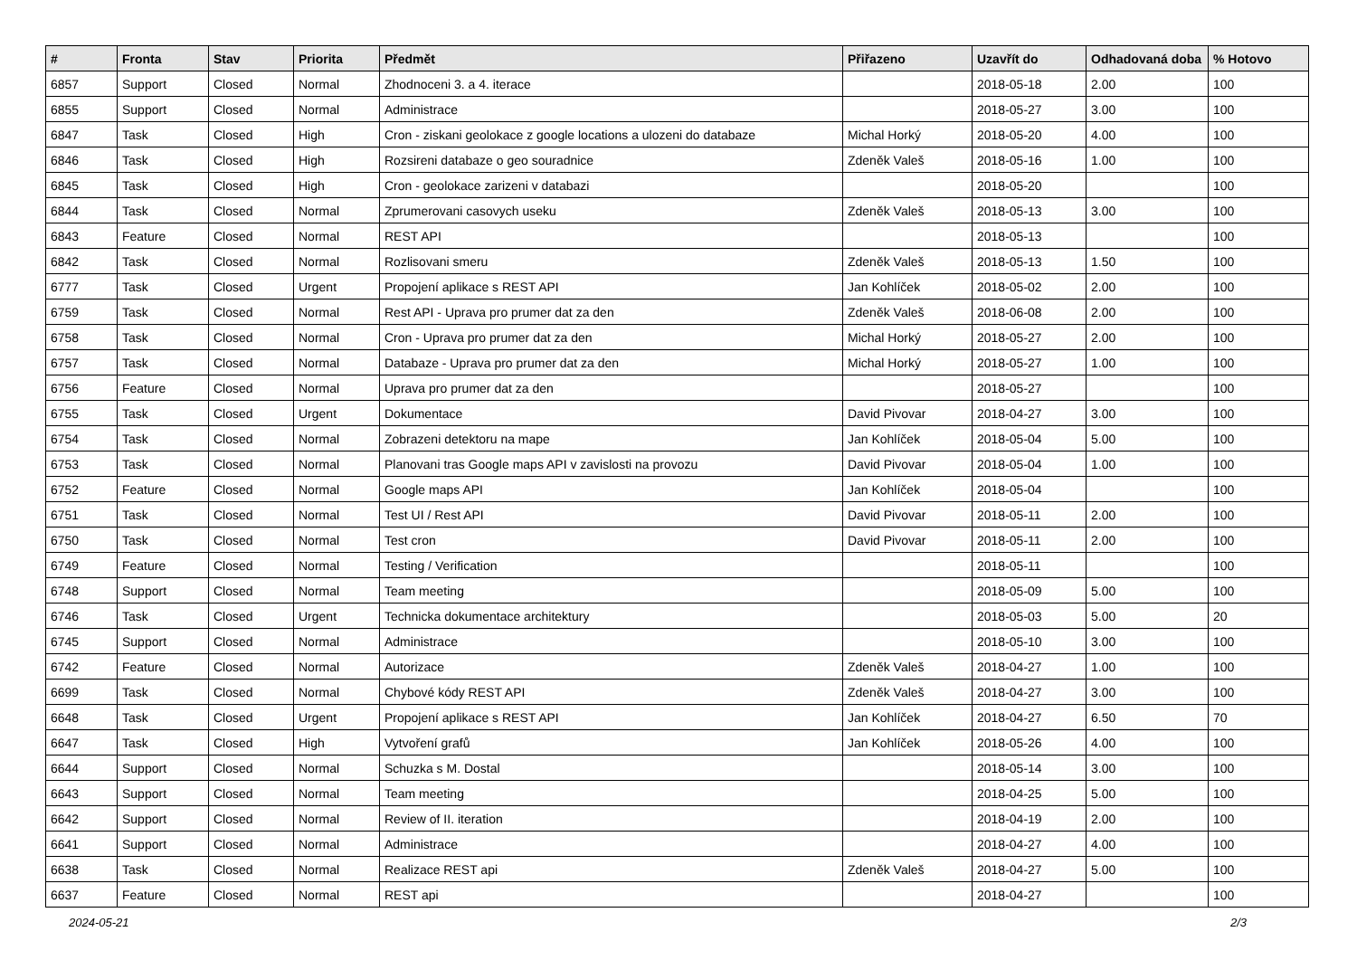| # | Fronta | Stav | Priorita | Předmět | Přiřazeno | Uzavřít do | Odhadovaná doba | % Hotovo |
| --- | --- | --- | --- | --- | --- | --- | --- | --- |
| 6857 | Support | Closed | Normal | Zhodnoceni 3. a 4. iterace | | 2018-05-18 | 2.00 | 100 |
| 6855 | Support | Closed | Normal | Administrace | | 2018-05-27 | 3.00 | 100 |
| 6847 | Task | Closed | High | Cron - ziskani geolokace z google locations a ulozeni do databaze | Michal Horký | 2018-05-20 | 4.00 | 100 |
| 6846 | Task | Closed | High | Rozsireni databaze o geo souradnice | Zdeněk Valeš | 2018-05-16 | 1.00 | 100 |
| 6845 | Task | Closed | High | Cron - geolokace zarizeni v databazi | | 2018-05-20 | | 100 |
| 6844 | Task | Closed | Normal | Zprumerovani casovych useku | Zdeněk Valeš | 2018-05-13 | 3.00 | 100 |
| 6843 | Feature | Closed | Normal | REST API | | 2018-05-13 | | 100 |
| 6842 | Task | Closed | Normal | Rozlisovani smeru | Zdeněk Valeš | 2018-05-13 | 1.50 | 100 |
| 6777 | Task | Closed | Urgent | Propojení aplikace s REST API | Jan Kohlíček | 2018-05-02 | 2.00 | 100 |
| 6759 | Task | Closed | Normal | Rest API - Uprava pro prumer dat za den | Zdeněk Valeš | 2018-06-08 | 2.00 | 100 |
| 6758 | Task | Closed | Normal | Cron - Uprava pro prumer dat za den | Michal Horký | 2018-05-27 | 2.00 | 100 |
| 6757 | Task | Closed | Normal | Databaze - Uprava pro prumer dat za den | Michal Horký | 2018-05-27 | 1.00 | 100 |
| 6756 | Feature | Closed | Normal | Uprava pro prumer dat za den | | 2018-05-27 | | 100 |
| 6755 | Task | Closed | Urgent | Dokumentace | David Pivovar | 2018-04-27 | 3.00 | 100 |
| 6754 | Task | Closed | Normal | Zobrazeni detektoru na mape | Jan Kohlíček | 2018-05-04 | 5.00 | 100 |
| 6753 | Task | Closed | Normal | Planovani tras Google maps API v zavislosti na provozu | David Pivovar | 2018-05-04 | 1.00 | 100 |
| 6752 | Feature | Closed | Normal | Google maps API | Jan Kohlíček | 2018-05-04 | | 100 |
| 6751 | Task | Closed | Normal | Test UI / Rest API | David Pivovar | 2018-05-11 | 2.00 | 100 |
| 6750 | Task | Closed | Normal | Test cron | David Pivovar | 2018-05-11 | 2.00 | 100 |
| 6749 | Feature | Closed | Normal | Testing / Verification | | 2018-05-11 | | 100 |
| 6748 | Support | Closed | Normal | Team meeting | | 2018-05-09 | 5.00 | 100 |
| 6746 | Task | Closed | Urgent | Technicka dokumentace architektury | | 2018-05-03 | 5.00 | 20 |
| 6745 | Support | Closed | Normal | Administrace | | 2018-05-10 | 3.00 | 100 |
| 6742 | Feature | Closed | Normal | Autorizace | Zdeněk Valeš | 2018-04-27 | 1.00 | 100 |
| 6699 | Task | Closed | Normal | Chybové kódy REST API | Zdeněk Valeš | 2018-04-27 | 3.00 | 100 |
| 6648 | Task | Closed | Urgent | Propojení aplikace s REST API | Jan Kohlíček | 2018-04-27 | 6.50 | 70 |
| 6647 | Task | Closed | High | Vytvoření grafů | Jan Kohlíček | 2018-05-26 | 4.00 | 100 |
| 6644 | Support | Closed | Normal | Schuzka s M. Dostal | | 2018-05-14 | 3.00 | 100 |
| 6643 | Support | Closed | Normal | Team meeting | | 2018-04-25 | 5.00 | 100 |
| 6642 | Support | Closed | Normal | Review of II. iteration | | 2018-04-19 | 2.00 | 100 |
| 6641 | Support | Closed | Normal | Administrace | | 2018-04-27 | 4.00 | 100 |
| 6638 | Task | Closed | Normal | Realizace REST api | Zdeněk Valeš | 2018-04-27 | 5.00 | 100 |
| 6637 | Feature | Closed | Normal | REST api | | 2018-04-27 | | 100 |
2024-05-21 2/3